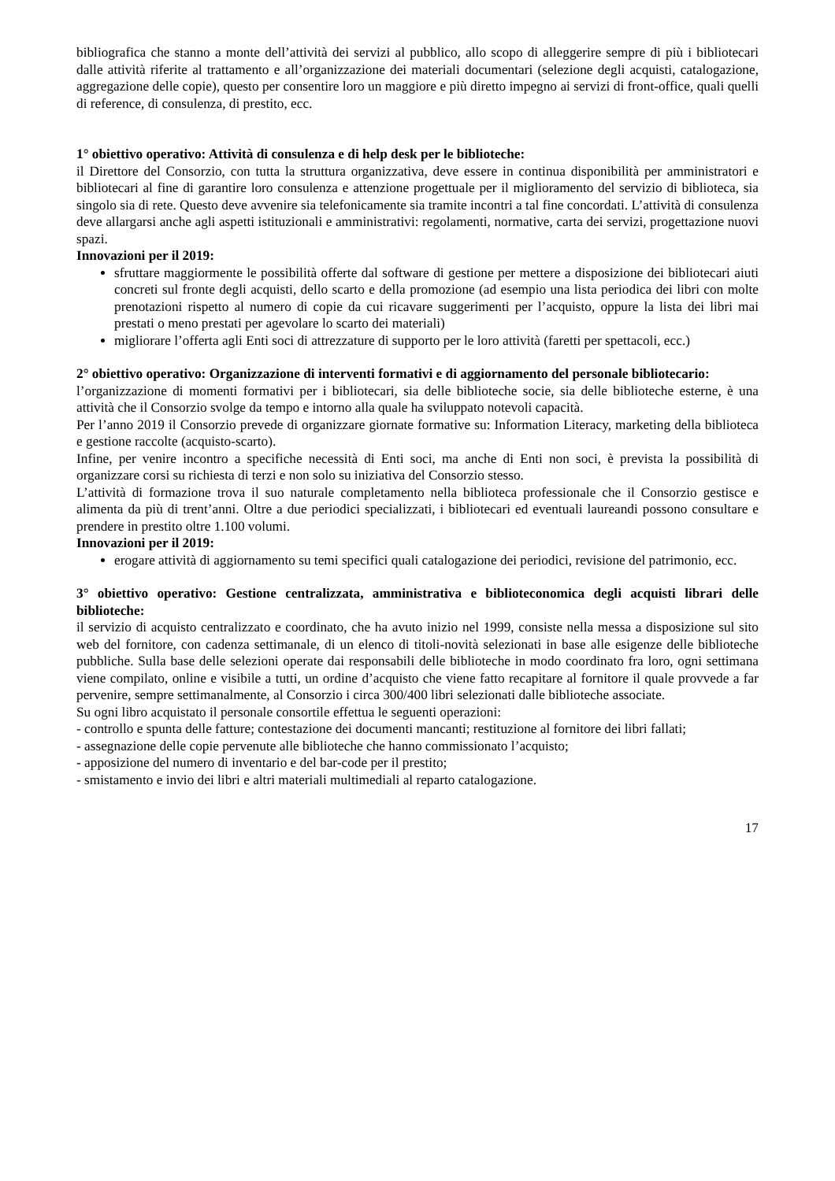bibliografica che stanno a monte dell’attività dei servizi al pubblico, allo scopo di alleggerire sempre di più i bibliotecari dalle attività riferite al trattamento e all’organizzazione dei materiali documentari (selezione degli acquisti, catalogazione, aggregazione delle copie), questo per consentire loro un maggiore e più diretto impegno ai servizi di front-office, quali quelli di reference, di consulenza, di prestito, ecc.
1° obiettivo operativo: Attività di consulenza e di help desk per le biblioteche:
il Direttore del Consorzio, con tutta la struttura organizzativa, deve essere in continua disponibilità per amministratori e bibliotecari al fine di garantire loro consulenza e attenzione progettuale per il miglioramento del servizio di biblioteca, sia singolo sia di rete. Questo deve avvenire sia telefonicamente sia tramite incontri a tal fine concordati. L’attività di consulenza deve allargarsi anche agli aspetti istituzionali e amministrativi: regolamenti, normative, carta dei servizi, progettazione nuovi spazi.
Innovazioni per il 2019:
sfruttare maggiormente le possibilità offerte dal software di gestione per mettere a disposizione dei bibliotecari aiuti concreti sul fronte degli acquisti, dello scarto e della promozione (ad esempio una lista periodica dei libri con molte prenotazioni rispetto al numero di copie da cui ricavare suggerimenti per l’acquisto, oppure la lista dei libri mai prestati o meno prestati per agevolare lo scarto dei materiali)
migliorare l’offerta agli Enti soci di attrezzature di supporto per le loro attività (faretti per spettacoli, ecc.)
2° obiettivo operativo: Organizzazione di interventi formativi e di aggiornamento del personale bibliotecario:
l’organizzazione di momenti formativi per i bibliotecari, sia delle biblioteche socie, sia delle biblioteche esterne, è una attività che il Consorzio svolge da tempo e intorno alla quale ha sviluppato notevoli capacità.
Per l’anno 2019 il Consorzio prevede di organizzare giornate formative su: Information Literacy, marketing della biblioteca e gestione raccolte (acquisto-scarto).
Infine, per venire incontro a specifiche necessità di Enti soci, ma anche di Enti non soci, è prevista la possibilità di organizzare corsi su richiesta di terzi e non solo su iniziativa del Consorzio stesso.
L’attività di formazione trova il suo naturale completamento nella biblioteca professionale che il Consorzio gestisce e alimenta da più di trent’anni. Oltre a due periodici specializzati, i bibliotecari ed eventuali laureandi possono consultare e prendere in prestito oltre 1.100 volumi.
Innovazioni per il 2019:
erogare attività di aggiornamento su temi specifici quali catalogazione dei periodici, revisione del patrimonio, ecc.
3° obiettivo operativo: Gestione centralizzata, amministrativa e biblioteconomica degli acquisti librari delle biblioteche:
il servizio di acquisto centralizzato e coordinato, che ha avuto inizio nel 1999, consiste nella messa a disposizione sul sito web del fornitore, con cadenza settimanale, di un elenco di titoli-novità selezionati in base alle esigenze delle biblioteche pubbliche. Sulla base delle selezioni operate dai responsabili delle biblioteche in modo coordinato fra loro, ogni settimana viene compilato, online e visibile a tutti, un ordine d’acquisto che viene fatto recapitare al fornitore il quale provvede a far pervenire, sempre settimanalmente, al Consorzio i circa 300/400 libri selezionati dalle biblioteche associate.
Su ogni libro acquistato il personale consortile effettua le seguenti operazioni:
- controllo e spunta delle fatture; contestazione dei documenti mancanti; restituzione al fornitore dei libri fallati;
- assegnazione delle copie pervenute alle biblioteche che hanno commissionato l’acquisto;
- apposizione del numero di inventario e del bar-code per il prestito;
- smistamento e invio dei libri e altri materiali multimediali al reparto catalogazione.
17